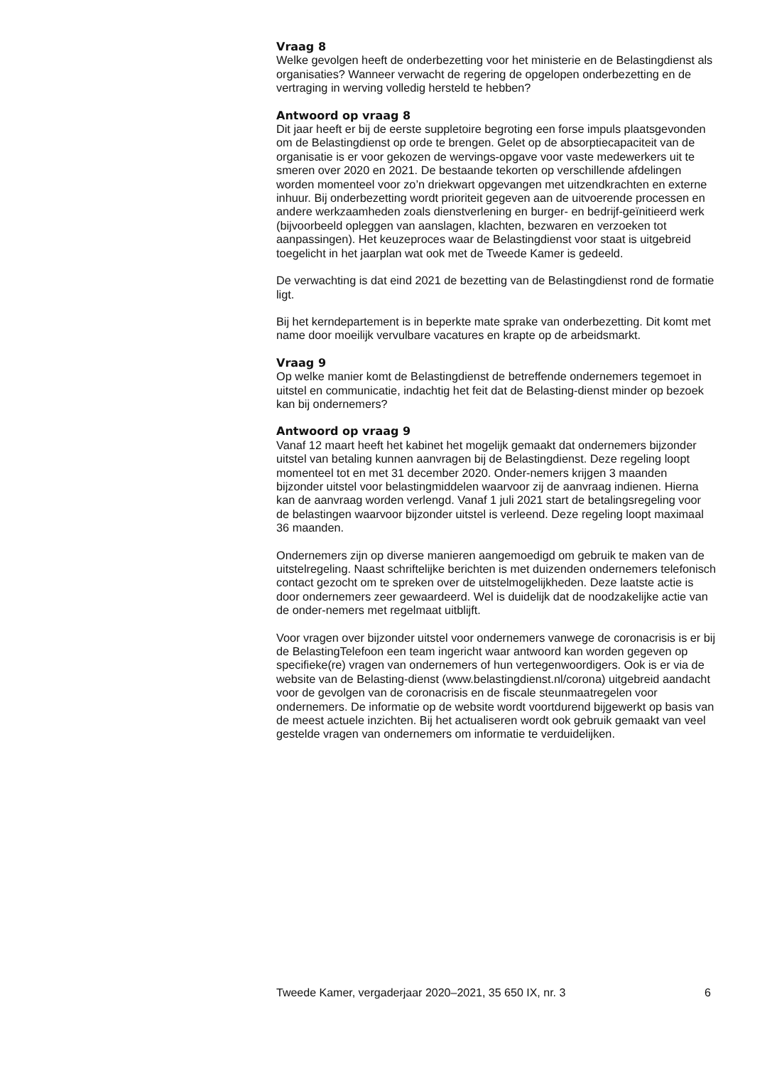Vraag 8
Welke gevolgen heeft de onderbezetting voor het ministerie en de Belastingdienst als organisaties? Wanneer verwacht de regering de opgelopen onderbezetting en de vertraging in werving volledig hersteld te hebben?
Antwoord op vraag 8
Dit jaar heeft er bij de eerste suppletoire begroting een forse impuls plaatsgevonden om de Belastingdienst op orde te brengen. Gelet op de absorptiecapaciteit van de organisatie is er voor gekozen de wervings-opgave voor vaste medewerkers uit te smeren over 2020 en 2021. De bestaande tekorten op verschillende afdelingen worden momenteel voor zo’n driekwart opgevangen met uitzendkrachten en externe inhuur. Bij onderbezetting wordt prioriteit gegeven aan de uitvoerende processen en andere werkzaamheden zoals dienstverlening en burger- en bedrijf-geïnitieerd werk (bijvoorbeeld opleggen van aanslagen, klachten, bezwaren en verzoeken tot aanpassingen). Het keuzeproces waar de Belastingdienst voor staat is uitgebreid toegelicht in het jaarplan wat ook met de Tweede Kamer is gedeeld.
De verwachting is dat eind 2021 de bezetting van de Belastingdienst rond de formatie ligt.
Bij het kerndepartement is in beperkte mate sprake van onderbezetting. Dit komt met name door moeilijk vervulbare vacatures en krapte op de arbeidsmarkt.
Vraag 9
Op welke manier komt de Belastingdienst de betreffende ondernemers tegemoet in uitstel en communicatie, indachtig het feit dat de Belasting-dienst minder op bezoek kan bij ondernemers?
Antwoord op vraag 9
Vanaf 12 maart heeft het kabinet het mogelijk gemaakt dat ondernemers bijzonder uitstel van betaling kunnen aanvragen bij de Belastingdienst. Deze regeling loopt momenteel tot en met 31 december 2020. Onder-nemers krijgen 3 maanden bijzonder uitstel voor belastingmiddelen waarvoor zij de aanvraag indienen. Hierna kan de aanvraag worden verlengd. Vanaf 1 juli 2021 start de betalingsregeling voor de belastingen waarvoor bijzonder uitstel is verleend. Deze regeling loopt maximaal 36 maanden.
Ondernemers zijn op diverse manieren aangemoedigd om gebruik te maken van de uitstelregeling. Naast schriftelijke berichten is met duizenden ondernemers telefonisch contact gezocht om te spreken over de uitstelmogelijkheden. Deze laatste actie is door ondernemers zeer gewaardeerd. Wel is duidelijk dat de noodzakelijke actie van de onder-nemers met regelmaat uitblijft.
Voor vragen over bijzonder uitstel voor ondernemers vanwege de coronacrisis is er bij de BelastingTelefoon een team ingericht waar antwoord kan worden gegeven op specifieke(re) vragen van ondernemers of hun vertegenwoordigers. Ook is er via de website van de Belasting-dienst (www.belastingdienst.nl/corona) uitgebreid aandacht voor de gevolgen van de coronacrisis en de fiscale steunmaatregelen voor ondernemers. De informatie op de website wordt voortdurend bijgewerkt op basis van de meest actuele inzichten. Bij het actualiseren wordt ook gebruik gemaakt van veel gestelde vragen van ondernemers om informatie te verduidelijken.
Tweede Kamer, vergaderjaar 2020–2021, 35 650 IX, nr. 3 6